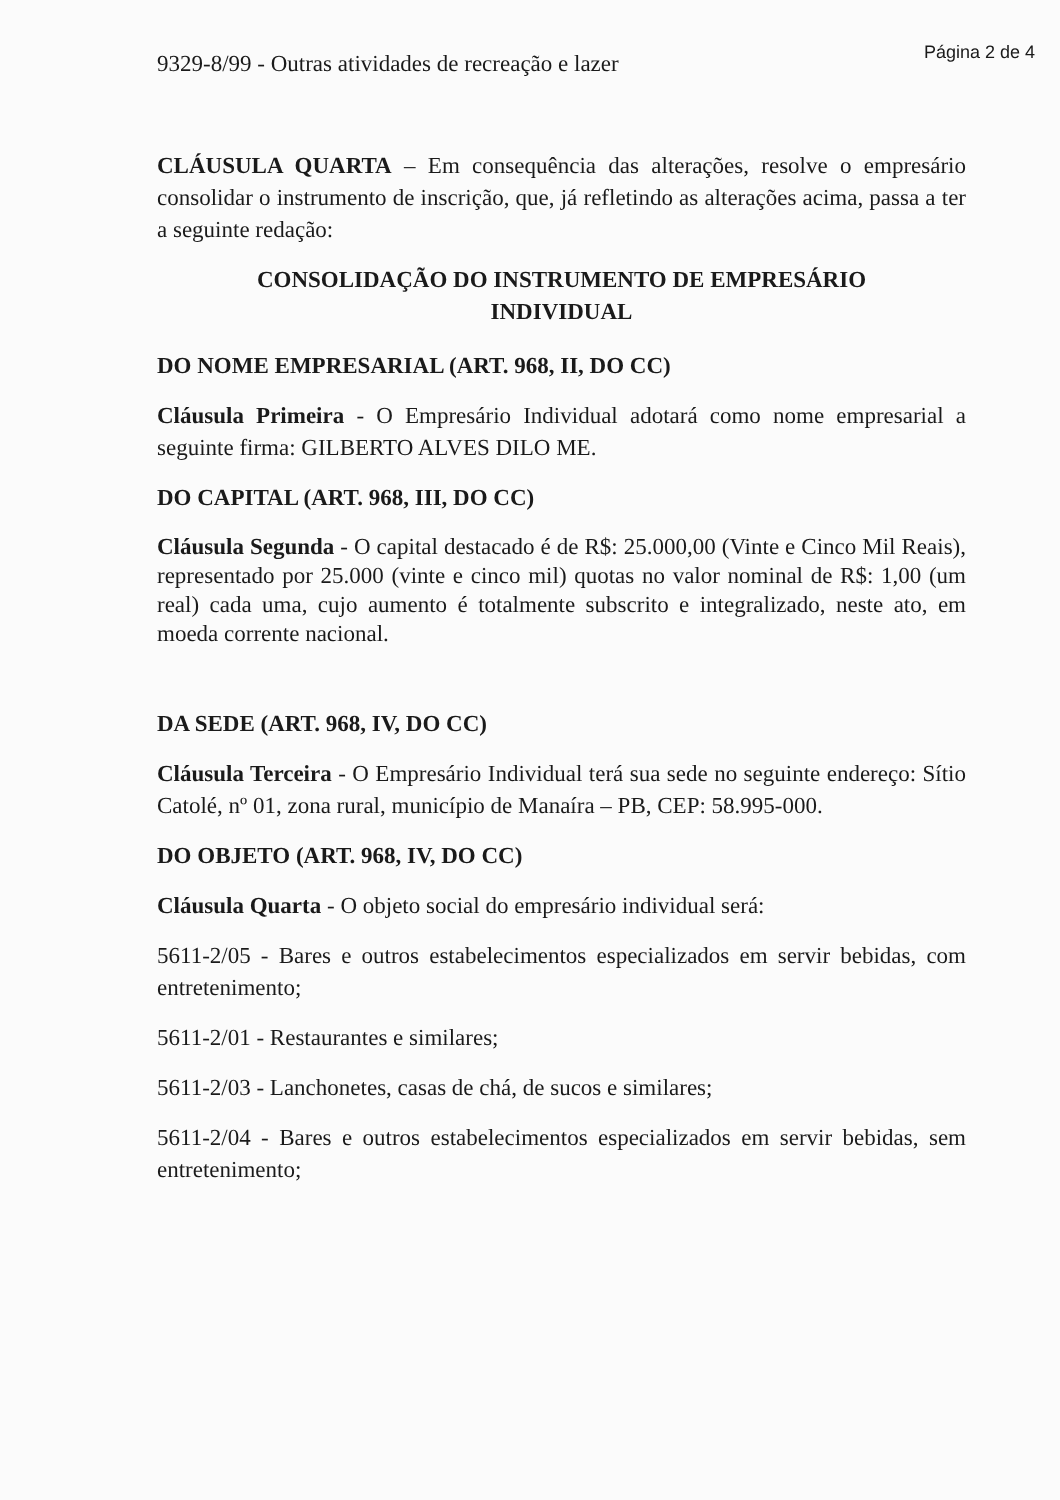Página 2 de 4
9329-8/99 - Outras atividades de recreação e lazer
CLÁUSULA QUARTA – Em consequência das alterações, resolve o empresário consolidar o instrumento de inscrição, que, já refletindo as alterações acima, passa a ter a seguinte redação:
CONSOLIDAÇÃO DO INSTRUMENTO DE EMPRESÁRIO
INDIVIDUAL
DO NOME EMPRESARIAL (ART. 968, II, DO CC)
Cláusula Primeira - O Empresário Individual adotará como nome empresarial a seguinte firma: GILBERTO ALVES DILO ME.
DO CAPITAL (ART. 968, III, DO CC)
Cláusula Segunda - O capital destacado é de R$: 25.000,00 (Vinte e Cinco Mil Reais), representado por 25.000 (vinte e cinco mil) quotas no valor nominal de R$: 1,00 (um real) cada uma, cujo aumento é totalmente subscrito e integralizado, neste ato, em moeda corrente nacional.
DA SEDE (ART. 968, IV, DO CC)
Cláusula Terceira - O Empresário Individual terá sua sede no seguinte endereço: Sítio Catolé, nº 01, zona rural, município de Manaíra – PB, CEP: 58.995-000.
DO OBJETO (ART. 968, IV, DO CC)
Cláusula Quarta - O objeto social do empresário individual será:
5611-2/05 - Bares e outros estabelecimentos especializados em servir bebidas, com entretenimento;
5611-2/01 - Restaurantes e similares;
5611-2/03 - Lanchonetes, casas de chá, de sucos e similares;
5611-2/04 - Bares e outros estabelecimentos especializados em servir bebidas, sem entretenimento;